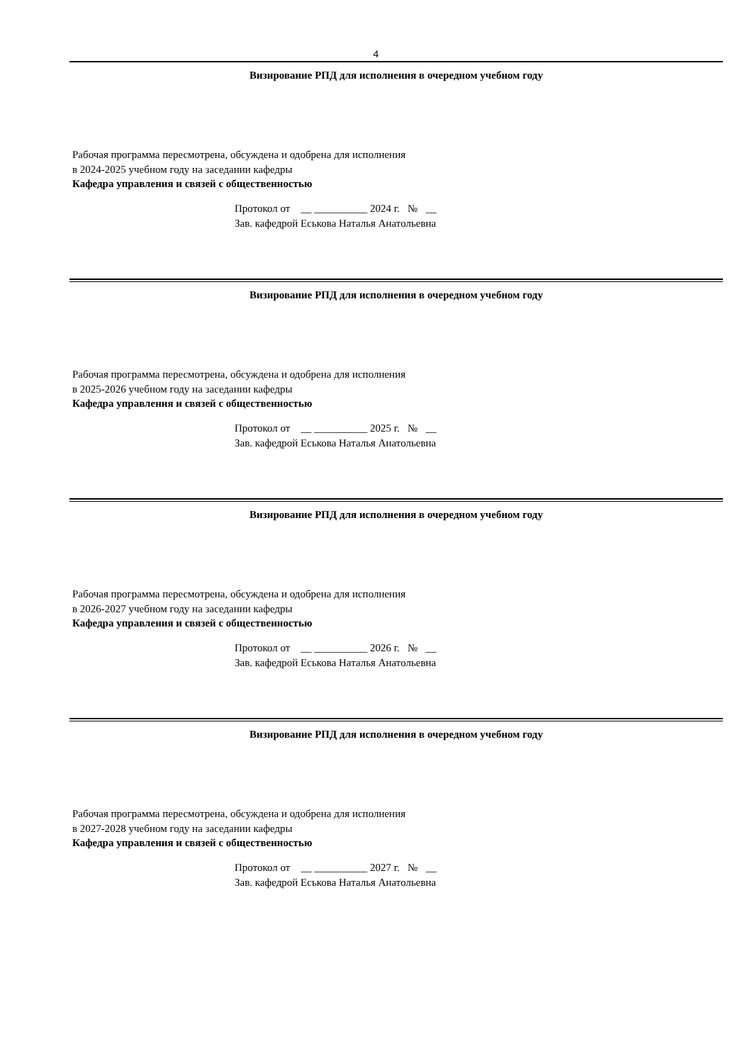4
Визирование РПД для исполнения в очередном учебном году
Рабочая программа пересмотрена, обсуждена и одобрена для исполнения в 2024-2025 учебном году на заседании кафедры
Кафедра управления и связей с общественностью
Протокол от __ __________ 2024 г. № __
Зав. кафедрой Еськова Наталья Анатольевна
Визирование РПД для исполнения в очередном учебном году
Рабочая программа пересмотрена, обсуждена и одобрена для исполнения в 2025-2026 учебном году на заседании кафедры
Кафедра управления и связей с общественностью
Протокол от __ __________ 2025 г. № __
Зав. кафедрой Еськова Наталья Анатольевна
Визирование РПД для исполнения в очередном учебном году
Рабочая программа пересмотрена, обсуждена и одобрена для исполнения в 2026-2027 учебном году на заседании кафедры
Кафедра управления и связей с общественностью
Протокол от __ __________ 2026 г. № __
Зав. кафедрой Еськова Наталья Анатольевна
Визирование РПД для исполнения в очередном учебном году
Рабочая программа пересмотрена, обсуждена и одобрена для исполнения в 2027-2028 учебном году на заседании кафедры
Кафедра управления и связей с общественностью
Протокол от __ __________ 2027 г. № __
Зав. кафедрой Еськова Наталья Анатольевна